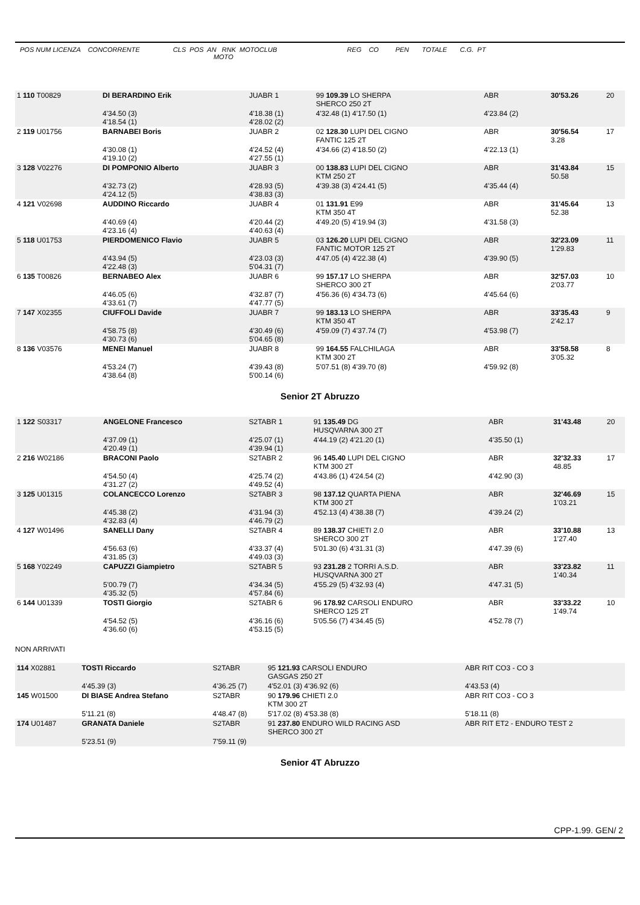POS NUM LICENZA CONCORRENTE CLS POS AN RNK MOTOCLUB REG CO PEN TOTALE C.G. PT MOTO
| 1 110 T00829 | DI BERARDINO Erik | JUABR 1 | 99 109.39 LO SHERPA SHERCO 250 2T | ABR | 30'53.26 | 20 |
| | 4'34.50 (3) 4'18.54 (1) | 4'18.38 (1) 4'28.02 (2) | 4'32.48 (1) 4'17.50 (1) | 4'23.84 (2) | | |
| 2 119 U01756 | BARNABEI Boris | JUABR 2 | 02 128.30 LUPI DEL CIGNO FANTIC 125 2T | ABR | 30'56.54 3.28 | 17 |
| | 4'30.08 (1) 4'19.10 (2) | 4'24.52 (4) 4'27.55 (1) | 4'34.66 (2) 4'18.50 (2) | 4'22.13 (1) | | |
| 3 128 V02276 | DI POMPONIO Alberto | JUABR 3 | 00 138.83 LUPI DEL CIGNO KTM 250 2T | ABR | 31'43.84 50.58 | 15 |
| | 4'32.73 (2) 4'24.12 (5) | 4'28.93 (5) 4'38.83 (3) | 4'39.38 (3) 4'24.41 (5) | 4'35.44 (4) | | |
| 4 121 V02698 | AUDDINO Riccardo | JUABR 4 | 01 131.91 E99 KTM 350 4T | ABR | 31'45.64 52.38 | 13 |
| | 4'40.69 (4) 4'23.16 (4) | 4'20.44 (2) 4'40.63 (4) | 4'49.20 (5) 4'19.94 (3) | 4'31.58 (3) | | |
| 5 118 U01753 | PIERDOMENICO Flavio | JUABR 5 | 03 126.20 LUPI DEL CIGNO FANTIC MOTOR 125 2T | ABR | 32'23.09 1'29.83 | 11 |
| | 4'43.94 (5) 4'22.48 (3) | 4'23.03 (3) 5'04.31 (7) | 4'47.05 (4) 4'22.38 (4) | 4'39.90 (5) | | |
| 6 135 T00826 | BERNABEO Alex | JUABR 6 | 99 157.17 LO SHERPA SHERCO 300 2T | ABR | 32'57.03 2'03.77 | 10 |
| | 4'46.05 (6) 4'33.61 (7) | 4'32.87 (7) 4'47.77 (5) | 4'56.36 (6) 4'34.73 (6) | 4'45.64 (6) | | |
| 7 147 X02355 | CIUFFOLI Davide | JUABR 7 | 99 183.13 LO SHERPA KTM 350 4T | ABR | 33'35.43 2'42.17 | 9 |
| | 4'58.75 (8) 4'30.73 (6) | 4'30.49 (6) 5'04.65 (8) | 4'59.09 (7) 4'37.74 (7) | 4'53.98 (7) | | |
| 8 136 V03576 | MENEI Manuel | JUABR 8 | 99 164.55 FALCHILAGA KTM 300 2T | ABR | 33'58.58 3'05.32 | 8 |
| | 4'53.24 (7) 4'38.64 (8) | 4'39.43 (8) 5'00.14 (6) | 5'07.51 (8) 4'39.70 (8) | 4'59.92 (8) | | |
Senior 2T Abruzzo
| 1 122 S03317 | ANGELONE Francesco | S2TABR 1 | 91 135.49 DG HUSQVARNA 300 2T | ABR | 31'43.48 | 20 |
| | 4'37.09 (1) 4'20.49 (1) | 4'25.07 (1) 4'39.94 (1) | 4'44.19 (2) 4'21.20 (1) | 4'35.50 (1) | | |
| 2 216 W02186 | BRACONI Paolo | S2TABR 2 | 96 145.40 LUPI DEL CIGNO KTM 300 2T | ABR | 32'32.33 48.85 | 17 |
| | 4'54.50 (4) 4'31.27 (2) | 4'25.74 (2) 4'49.52 (4) | 4'43.86 (1) 4'24.54 (2) | 4'42.90 (3) | | |
| 3 125 U01315 | COLANCECCO Lorenzo | S2TABR 3 | 98 137.12 QUARTA PIENA KTM 300 2T | ABR | 32'46.69 1'03.21 | 15 |
| | 4'45.38 (2) 4'32.83 (4) | 4'31.94 (3) 4'46.79 (2) | 4'52.13 (4) 4'38.38 (7) | 4'39.24 (2) | | |
| 4 127 W01496 | SANELLI Dany | S2TABR 4 | 89 138.37 CHIETI 2.0 SHERCO 300 2T | ABR | 33'10.88 1'27.40 | 13 |
| | 4'56.63 (6) 4'31.85 (3) | 4'33.37 (4) 4'49.03 (3) | 5'01.30 (6) 4'31.31 (3) | 4'47.39 (6) | | |
| 5 168 Y02249 | CAPUZZI Giampietro | S2TABR 5 | 93 231.28 2 TORRI A.S.D. HUSQVARNA 300 2T | ABR | 33'23.82 1'40.34 | 11 |
| | 5'00.79 (7) 4'35.32 (5) | 4'34.34 (5) 4'57.84 (6) | 4'55.29 (5) 4'32.93 (4) | 4'47.31 (5) | | |
| 6 144 U01339 | TOSTI Giorgio | S2TABR 6 | 96 178.92 CARSOLI ENDURO SHERCO 125 2T | ABR | 33'33.22 1'49.74 | 10 |
| | 4'54.52 (5) 4'36.60 (6) | 4'36.16 (6) 4'53.15 (5) | 5'05.56 (7) 4'34.45 (5) | 4'52.78 (7) | | |
NON ARRIVATI
| 114 X02881 | TOSTI Riccardo | S2TABR | 95 121.93 CARSOLI ENDURO GASGAS 250 2T | ABR RIT CO3 - CO 3 |
| | 4'45.39 (3) | 4'36.25 (7) | 4'52.01 (3) 4'36.92 (6) | 4'43.53 (4) |
| 145 W01500 | DI BIASE Andrea Stefano | S2TABR | 90 179.96 CHIETI 2.0 KTM 300 2T | ABR RIT CO3 - CO 3 |
| | 5'11.21 (8) | 4'48.47 (8) | 5'17.02 (8) 4'53.38 (8) | 5'18.11 (8) |
| 174 U01487 | GRANATA Daniele | S2TABR | 91 237.80 ENDURO WILD RACING ASD SHERCO 300 2T | ABR RIT ET2 - ENDURO TEST 2 |
| | 5'23.51 (9) | 7'59.11 (9) | | |
Senior 4T Abruzzo
CPP-1.99. GEN/ 2